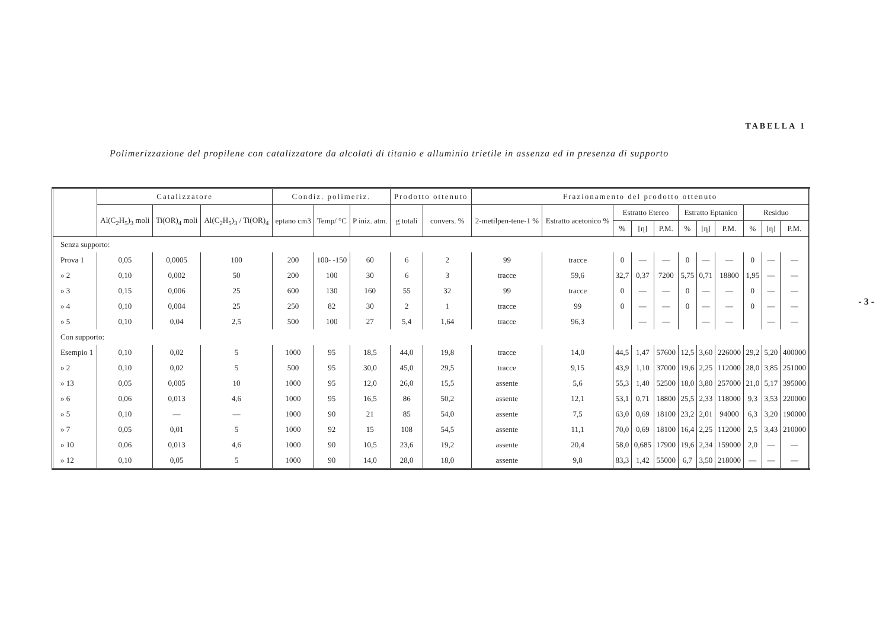TABELLA 1
Polimerizzazione del propilene con catalizzatore da alcolati di titanio e alluminio trietile in assenza ed in presenza di supporto
- 3 -
| | Catalizzatore | | | Condiz. polimeriz. | | | Prodotto ottenuto | | Frazionamento del prodotto ottenuto | | | | | | | | | | |
| --- | --- | --- | --- | --- | --- | --- | --- | --- | --- | --- | --- | --- | --- | --- | --- | --- | --- | --- | --- |
| | Al(C<sub>2</sub>H<sub>5</sub>)<sub>3</sub> moli | Ti(OR)<sub>4</sub> moli | Al(C<sub>2</sub>H<sub>5</sub>)<sub>3</sub> / Ti(OR)<sub>4</sub> | eptano cm3 | Temp/ °C | P iniz. atm. | g totali | convers. % | 2-metilpen-tene-1 % | Estratto acetonico % | Estratto Etereo | | | Estratto Eptanico | | | Residuo | | |
| | | | | | | | | | | | % | [η] | P.M. | % | [η] | P.M. | % | [η] | P.M. |
| Senza supporto: | | | | | | | | | | | | | | | | | | | |
| Prova 1 | 0,05 | 0,0005 | 100 | 200 | 100- -150 | 60 | 6 | 2 | 99 | tracce | 0 | — | — | 0 | — | — | 0 | — | — |
| » 2 | 0,10 | 0,002 | 50 | 200 | 100 | 30 | 6 | 3 | tracce | 59,6 | 32,7 | 0,37 | 7200 | 5,75 | 0,71 | 18800 | 1,95 | — | — |
| » 3 | 0,15 | 0,006 | 25 | 600 | 130 | 160 | 55 | 32 | 99 | tracce | 0 | — | — | 0 | — | — | 0 | — | — |
| » 4 | 0,10 | 0,004 | 25 | 250 | 82 | 30 | 2 | 1 | tracce | 99 | 0 | — | — | 0 | — | — | 0 | — | — |
| » 5 | 0,10 | 0,04 | 2,5 | 500 | 100 | 27 | 5,4 | 1,64 | tracce | 96,3 | | — | — | | — | — | | — | — |
| Con supporto: | | | | | | | | | | | | | | | | | | | |
| Esempio 1 | 0,10 | 0,02 | 5 | 1000 | 95 | 18,5 | 44,0 | 19,8 | tracce | 14,0 | 44,5 | 1,47 | 57600 | 12,5 | 3,60 | 226000 | 29,2 | 5,20 | 400000 |
| » 2 | 0,10 | 0,02 | 5 | 500 | 95 | 30,0 | 45,0 | 29,5 | tracce | 9,15 | 43,9 | 1,10 | 37000 | 19,6 | 2,25 | 112000 | 28,0 | 3,85 | 251000 |
| » 13 | 0,05 | 0,005 | 10 | 1000 | 95 | 12,0 | 26,0 | 15,5 | assente | 5,6 | 55,3 | 1,40 | 52500 | 18,0 | 3,80 | 257000 | 21,0 | 5,17 | 395000 |
| » 6 | 0,06 | 0,013 | 4,6 | 1000 | 95 | 16,5 | 86 | 50,2 | assente | 12,1 | 53,1 | 0,71 | 18800 | 25,5 | 2,33 | 118000 | 9,3 | 3,53 | 220000 |
| » 5 | 0,10 | — | — | 1000 | 90 | 21 | 85 | 54,0 | assente | 7,5 | 63,0 | 0,69 | 18100 | 23,2 | 2,01 | 94000 | 6,3 | 3,20 | 190000 |
| » 7 | 0,05 | 0,01 | 5 | 1000 | 92 | 15 | 108 | 54,5 | assente | 11,1 | 70,0 | 0,69 | 18100 | 16,4 | 2,25 | 112000 | 2,5 | 3,43 | 210000 |
| » 10 | 0,06 | 0,013 | 4,6 | 1000 | 90 | 10,5 | 23,6 | 19,2 | assente | 20,4 | 58,0 | 0,685 | 17900 | 19,6 | 2,34 | 159000 | 2,0 | — | — |
| » 12 | 0,10 | 0,05 | 5 | 1000 | 90 | 14,0 | 28,0 | 18,0 | assente | 9,8 | 83,3 | 1,42 | 55000 | 6,7 | 3,50 | 218000 | — | — | — |